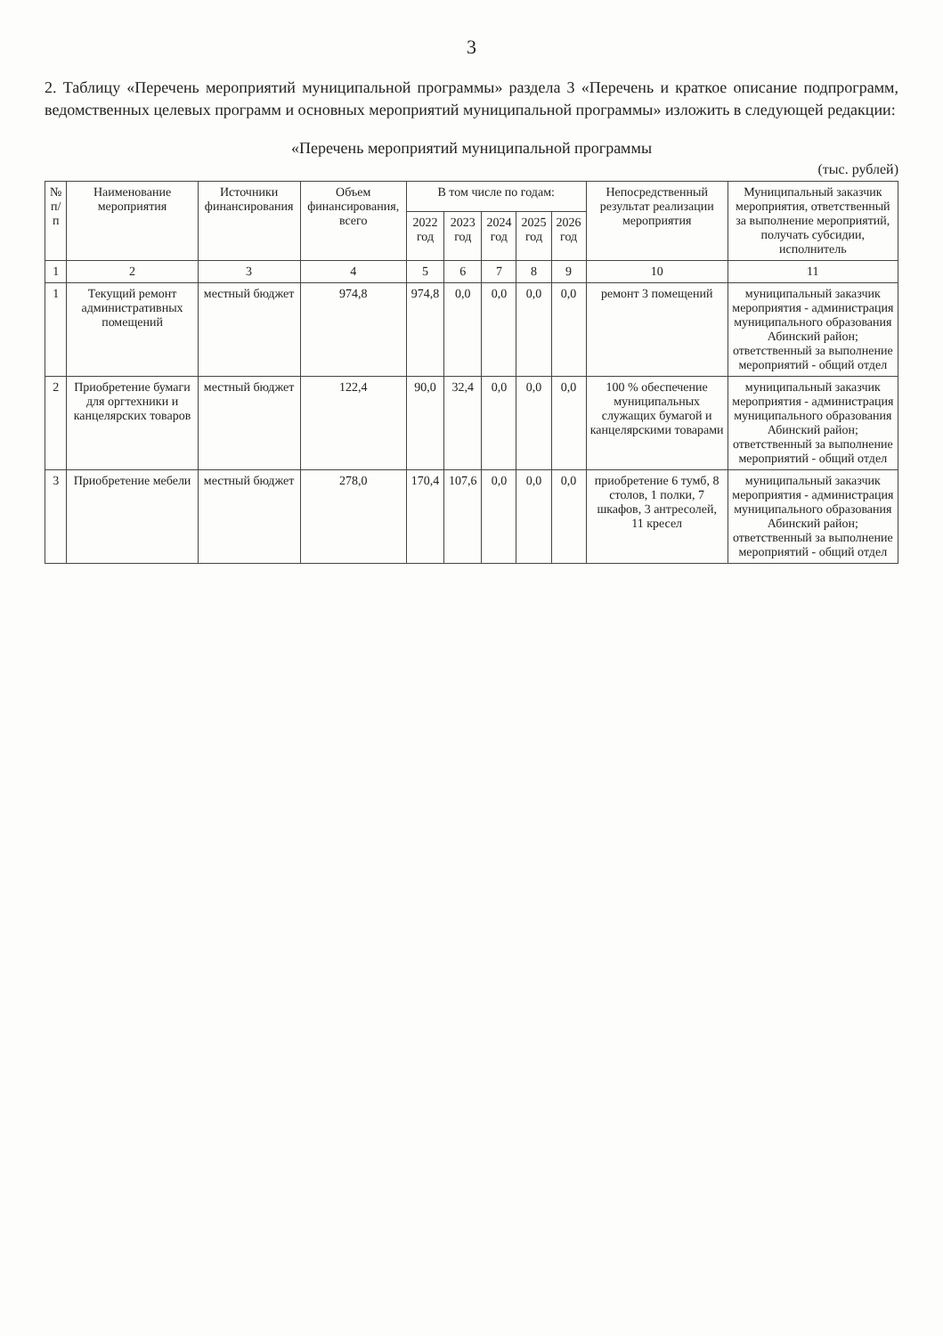3
2. Таблицу «Перечень мероприятий муниципальной программы» раздела 3 «Перечень и краткое описание подпрограмм, ведомственных целевых программ и основных мероприятий муниципальной программы» изложить в следующей редакции:
«Перечень мероприятий муниципальной программы
(тыс. рублей)
| № п/п | Наименование мероприятия | Источники финансирования | Объем финансирования, всего | В том числе по годам: | | | | | Непосредственный результат реализации мероприятия | Муниципальный заказчик мероприятия, ответственный за выполнение мероприятий, получать субсидии, исполнитель |
| --- | --- | --- | --- | --- | --- | --- | --- | --- | --- | --- |
| | | | | 2022 год | 2023 год | 2024 год | 2025 год | 2026 год | | |
| 1 | 2 | 3 | 4 | 5 | 6 | 7 | 8 | 9 | 10 | 11 |
| 1 | Текущий ремонт административных помещений | местный бюджет | 974,8 | 974,8 | 0,0 | 0,0 | 0,0 | 0,0 | ремонт 3 помещений | муниципальный заказчик мероприятия - администрация муниципального образования Абинский район; ответственный за выполнение мероприятий - общий отдел |
| 2 | Приобретение бумаги для оргтехники и канцелярских товаров | местный бюджет | 122,4 | 90,0 | 32,4 | 0,0 | 0,0 | 0,0 | 100 % обеспечение муниципальных служащих бумагой и канцелярскими товарами | муниципальный заказчик мероприятия - администрация муниципального образования Абинский район; ответственный за выполнение мероприятий - общий отдел |
| 3 | Приобретение мебели | местный бюджет | 278,0 | 170,4 | 107,6 | 0,0 | 0,0 | 0,0 | приобретение 6 тумб, 8 столов, 1 полки, 7 шкафов, 3 антресолей, 11 кресел | муниципальный заказчик мероприятия - администрация муниципального образования Абинский район; ответственный за выполнение мероприятий - общий отдел |